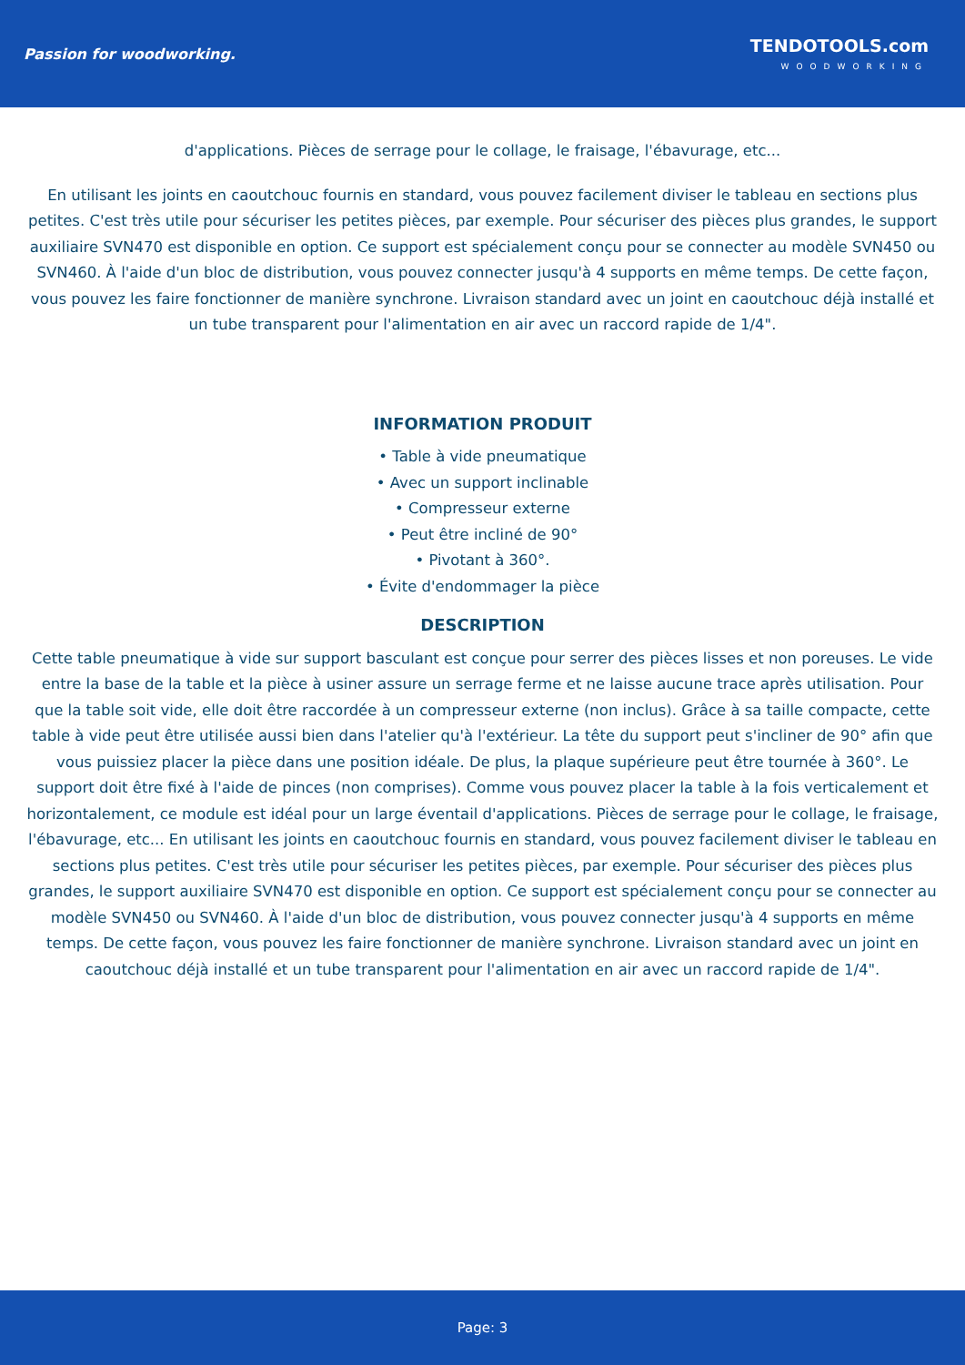Passion for woodworking.
TENDOTOOLS.com
WOODWORKING
d'applications. Pièces de serrage pour le collage, le fraisage, l'ébavurage, etc...
En utilisant les joints en caoutchouc fournis en standard, vous pouvez facilement diviser le tableau en sections plus petites. C'est très utile pour sécuriser les petites pièces, par exemple. Pour sécuriser des pièces plus grandes, le support auxiliaire SVN470 est disponible en option. Ce support est spécialement conçu pour se connecter au modèle SVN450 ou SVN460. À l'aide d'un bloc de distribution, vous pouvez connecter jusqu'à 4 supports en même temps. De cette façon, vous pouvez les faire fonctionner de manière synchrone. Livraison standard avec un joint en caoutchouc déjà installé et un tube transparent pour l'alimentation en air avec un raccord rapide de 1/4".
INFORMATION PRODUIT
• Table à vide pneumatique
• Avec un support inclinable
• Compresseur externe
• Peut être incliné de 90°
• Pivotant à 360°.
• Évite d'endommager la pièce
DESCRIPTION
Cette table pneumatique à vide sur support basculant est conçue pour serrer des pièces lisses et non poreuses. Le vide entre la base de la table et la pièce à usiner assure un serrage ferme et ne laisse aucune trace après utilisation. Pour que la table soit vide, elle doit être raccordée à un compresseur externe (non inclus). Grâce à sa taille compacte, cette table à vide peut être utilisée aussi bien dans l'atelier qu'à l'extérieur. La tête du support peut s'incliner de 90° afin que vous puissiez placer la pièce dans une position idéale. De plus, la plaque supérieure peut être tournée à 360°. Le support doit être fixé à l'aide de pinces (non comprises). Comme vous pouvez placer la table à la fois verticalement et horizontalement, ce module est idéal pour un large éventail d'applications. Pièces de serrage pour le collage, le fraisage, l'ébavurage, etc... En utilisant les joints en caoutchouc fournis en standard, vous pouvez facilement diviser le tableau en sections plus petites. C'est très utile pour sécuriser les petites pièces, par exemple. Pour sécuriser des pièces plus grandes, le support auxiliaire SVN470 est disponible en option. Ce support est spécialement conçu pour se connecter au modèle SVN450 ou SVN460. À l'aide d'un bloc de distribution, vous pouvez connecter jusqu'à 4 supports en même temps. De cette façon, vous pouvez les faire fonctionner de manière synchrone. Livraison standard avec un joint en caoutchouc déjà installé et un tube transparent pour l'alimentation en air avec un raccord rapide de 1/4".
Page: 3